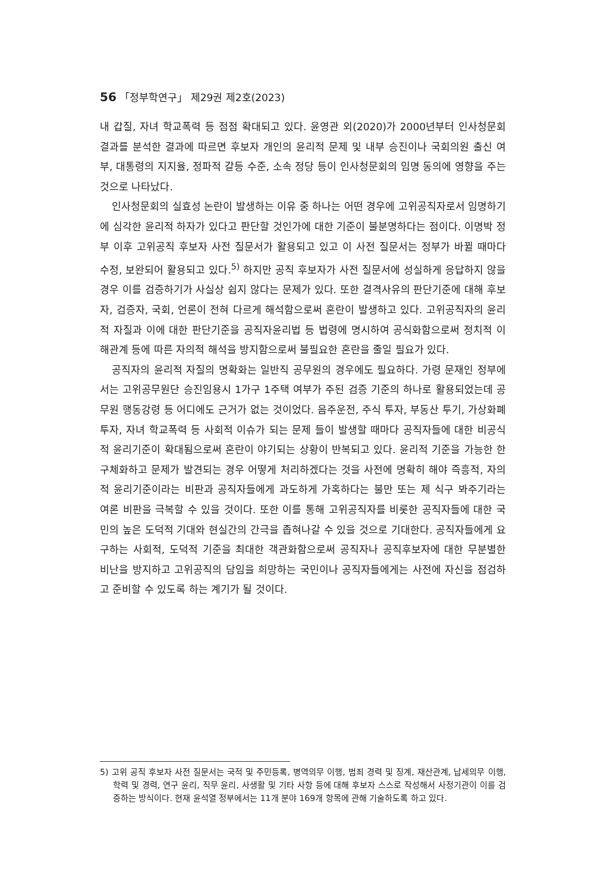56 「정부학연구」 제29권 제2호(2023)
내 갑질, 자녀 학교폭력 등 점점 확대되고 있다. 윤영관 외(2020)가 2000년부터 인사청문회 결과를 분석한 결과에 따르면 후보자 개인의 윤리적 문제 및 내부 승진이나 국회의원 출신 여부, 대통령의 지지율, 정파적 갈등 수준, 소속 정당 등이 인사청문회의 임명 동의에 영향을 주는 것으로 나타났다.
인사청문회의 실효성 논란이 발생하는 이유 중 하나는 어떤 경우에 고위공직자로서 임명하기에 심각한 윤리적 하자가 있다고 판단할 것인가에 대한 기준이 불분명하다는 점이다. 이명박 정부 이후 고위공직 후보자 사전 질문서가 활용되고 있고 이 사전 질문서는 정부가 바뀔 때마다 수정, 보완되어 활용되고 있다.<sup>5)</sup> 하지만 공직 후보자가 사전 질문서에 성실하게 응답하지 않을 경우 이를 검증하기가 사실상 쉽지 않다는 문제가 있다. 또한 결격사유의 판단기준에 대해 후보자, 검증자, 국회, 언론이 전혀 다르게 해석함으로써 혼란이 발생하고 있다. 고위공직자의 윤리적 자질과 이에 대한 판단기준을 공직자윤리법 등 법령에 명시하여 공식화함으로써 정치적 이해관계 등에 따른 자의적 해석을 방지함으로써 불필요한 혼란을 줄일 필요가 있다.
공직자의 윤리적 자질의 명확화는 일반직 공무원의 경우에도 필요하다. 가령 문재인 정부에서는 고위공무원단 승진임용시 1가구 1주택 여부가 주된 검증 기준의 하나로 활용되었는데 공무원 행동강령 등 어디에도 근거가 없는 것이었다. 음주운전, 주식 투자, 부동산 투기, 가상화폐 투자, 자녀 학교폭력 등 사회적 이슈가 되는 문제 들이 발생할 때마다 공직자들에 대한 비공식적 윤리기준이 확대됨으로써 혼란이 야기되는 상황이 반복되고 있다. 윤리적 기준을 가능한 한 구체화하고 문제가 발견되는 경우 어떻게 처리하겠다는 것을 사전에 명확히 해야 즉흥적, 자의적 윤리기준이라는 비판과 공직자들에게 과도하게 가혹하다는 불만 또는 제 식구 봐주기라는 여론 비판을 극복할 수 있을 것이다. 또한 이를 통해 고위공직자를 비롯한 공직자들에 대한 국민의 높은 도덕적 기대와 현실간의 간극을 좁혀나갈 수 있을 것으로 기대한다. 공직자들에게 요구하는 사회적, 도덕적 기준을 최대한 객관화함으로써 공직자나 공직후보자에 대한 무분별한 비난을 방지하고 고위공직의 담임을 희망하는 국민이나 공직자들에게는 사전에 자신을 점검하고 준비할 수 있도록 하는 계기가 될 것이다.
5) 고위 공직 후보자 사전 질문서는 국적 및 주민등록, 병역의무 이행, 범죄 경력 및 징계, 재산관계, 납세의무 이행, 학력 및 경력, 연구 윤리, 직무 윤리, 사생활 및 기타 사항 등에 대해 후보자 스스로 작성해서 사정기관이 이를 검증하는 방식이다. 현재 윤석열 정부에서는 11개 분야 169개 항목에 관해 기술하도록 하고 있다.